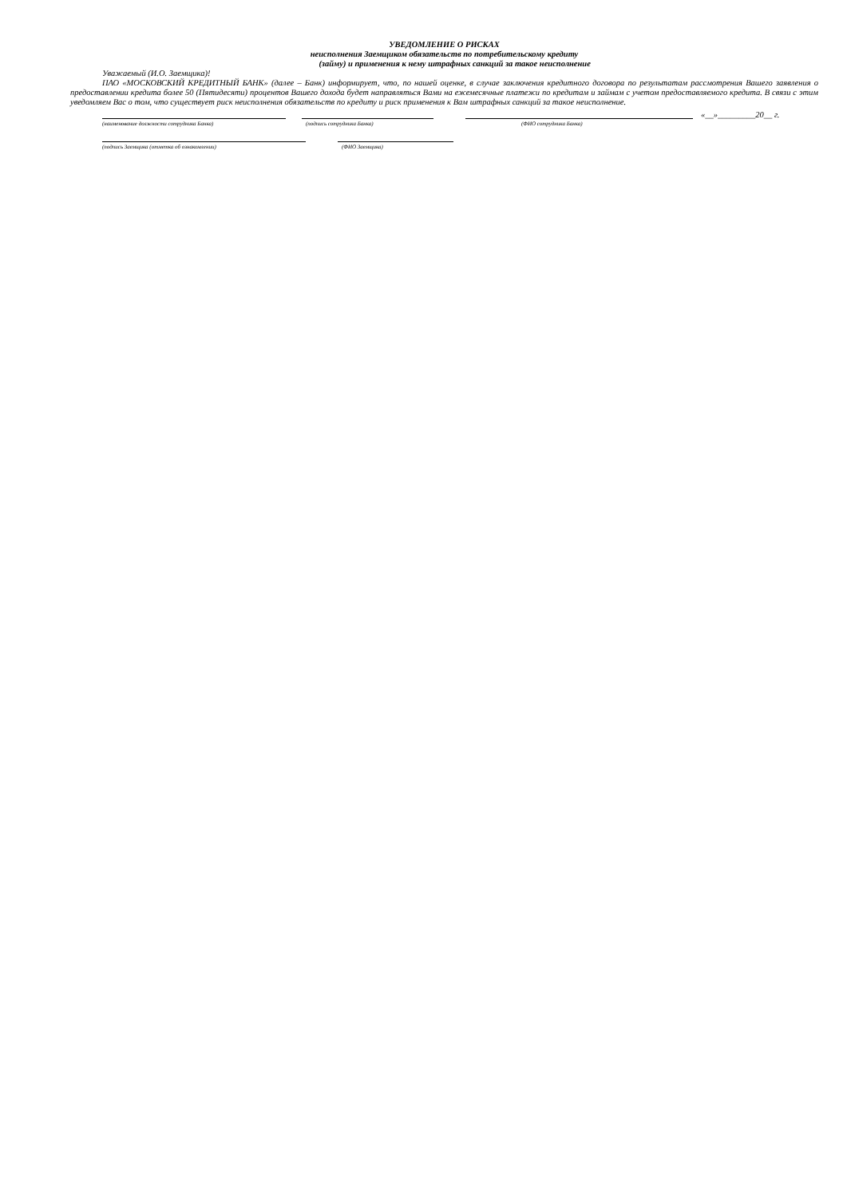УВЕДОМЛЕНИЕ О РИСКАХ
неисполнения Заемщиком обязательств по потребительскому кредиту
(займу) и применения к нему штрафных санкций за такое неисполнение
Уважаемый (И.О. Заемщика)!
ПАО «МОСКОВСКИЙ КРЕДИТНЫЙ БАНК» (далее – Банк) информирует, что, по нашей оценке, в случае заключения кредитного договора по результатам рассмотрения Вашего заявления о предоставлении кредита более 50 (Пятидесяти) процентов Вашего дохода будет направляться Вами на ежемесячные платежи по кредитам и займам с учетом предоставляемого кредита. В связи с этим уведомляем Вас о том, что существует риск неисполнения обязательств по кредиту и риск применения к Вам штрафных санкций за такое неисполнение.
«__»_________20__ г.
(наименование должности сотрудника Банка) (подпись сотрудника Банка) (ФИО сотрудника Банка)
(подпись Заемщика (отметка об ознакомлении) (ФИО Заемщика)